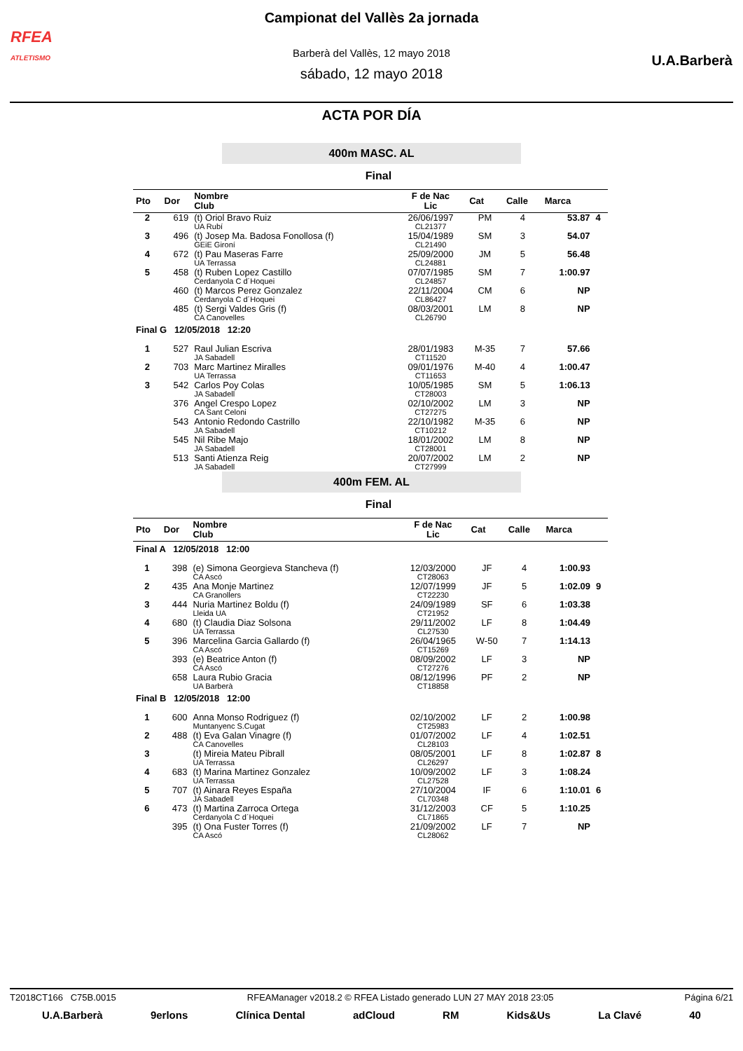RFEA
ATLETISMO
U.A.Barberà
Campionat del Vallès 2a jornada
Barberà del Vallès, 12 mayo 2018
sábado, 12 mayo 2018
ACTA POR DÍA
400m MASC. AL
Final
| Pto | Dor | Nombre Club | F de Nac Lic | Cat | Calle | Marca | |
| --- | --- | --- | --- | --- | --- | --- | --- |
| 2 | 619 | (t) Oriol Bravo Ruiz UA Rubí | 26/06/1997 CL21377 | PM | 4 | 53.87 | 4 |
| 3 | 496 | (t) Josep Ma. Badosa Fonollosa (f) GEiE Gironí | 15/04/1989 CL21490 | SM | 3 | 54.07 | |
| 4 | 672 | (t) Pau Maseras Farre UA Terrassa | 25/09/2000 CL24881 | JM | 5 | 56.48 | |
| 5 | 458 | (t) Ruben Lopez Castillo Cerdanyola C d´Hoquei | 07/07/1985 CL24857 | SM | 7 | 1:00.97 | |
| | 460 | (t) Marcos Perez Gonzalez Cerdanyola C d´Hoquei | 22/11/2004 CL86427 | CM | 6 | NP | |
| | 485 | (t) Sergi Valdes Gris (f) CA Canovelles | 08/03/2001 CL26790 | LM | 8 | NP | |
| Final G 12/05/2018 12:20 | | | | | | | |
| 1 | 527 | Raul Julian Escriva JA Sabadell | 28/01/1983 CT11520 | M-35 | 7 | 57.66 | |
| 2 | 703 | Marc Martinez Miralles UA Terrassa | 09/01/1976 CT11653 | M-40 | 4 | 1:00.47 | |
| 3 | 542 | Carlos Poy Colas JA Sabadell | 10/05/1985 CT28003 | SM | 5 | 1:06.13 | |
| | 376 | Angel Crespo Lopez CA Sant Celoni | 02/10/2002 CT27275 | LM | 3 | NP | |
| | 543 | Antonio Redondo Castrillo JA Sabadell | 22/10/1982 CT10212 | M-35 | 6 | NP | |
| | 545 | Nil Ribe Majo JA Sabadell | 18/01/2002 CT28001 | LM | 8 | NP | |
| | 513 | Santi Atienza Reig JA Sabadell | 20/07/2002 CT27999 | LM | 2 | NP | |
400m FEM. AL
Final
| Pto | Dor | Nombre Club | F de Nac Lic | Cat | Calle | Marca | |
| --- | --- | --- | --- | --- | --- | --- | --- |
| Final A 12/05/2018 12:00 | | | | | | | |
| 1 | 398 | (e) Simona Georgieva Stancheva (f) CA Ascó | 12/03/2000 CT28063 | JF | 4 | 1:00.93 | |
| 2 | 435 | Ana Monje Martinez CA Granollers | 12/07/1999 CT22230 | JF | 5 | 1:02.09 | 9 |
| 3 | 444 | Nuria Martinez Boldu (f) Lleida UA | 24/09/1989 CT21952 | SF | 6 | 1:03.38 | |
| 4 | 680 | (t) Claudia Diaz Solsona UA Terrassa | 29/11/2002 CL27530 | LF | 8 | 1:04.49 | |
| 5 | 396 | Marcelina Garcia Gallardo (f) CA Ascó | 26/04/1965 CT15269 | W-50 | 7 | 1:14.13 | |
| | 393 | (e) Beatrice Anton (f) CA Ascó | 08/09/2002 CT27276 | LF | 3 | NP | |
| | 658 | Laura Rubio Gracia UA Barberà | 08/12/1996 CT18858 | PF | 2 | NP | |
| Final B 12/05/2018 12:00 | | | | | | | |
| 1 | 600 | Anna Monso Rodriguez (f) Muntanyenc S.Cugat | 02/10/2002 CT25983 | LF | 2 | 1:00.98 | |
| 2 | 488 | (t) Eva Galan Vinagre (f) CA Canovelles | 01/07/2002 CL28103 | LF | 4 | 1:02.51 | |
| 3 | | (t) Mireia Mateu Pibrall UA Terrassa | 08/05/2001 CL26297 | LF | 8 | 1:02.87 | 8 |
| 4 | 683 | (t) Marina Martinez Gonzalez UA Terrassa | 10/09/2002 CL27528 | LF | 3 | 1:08.24 | |
| 5 | 707 | (t) Ainara Reyes España JA Sabadell | 27/10/2004 CL70348 | IF | 6 | 1:10.01 | 6 |
| 6 | 473 | (t) Martina Zarroca Ortega Cerdanyola C d´Hoquei | 31/12/2003 CL71865 | CF | 5 | 1:10.25 | |
| | 395 | (t) Ona Fuster Torres (f) CA Ascó | 21/09/2002 CL28062 | LF | 7 | NP | |
T2018CT166 C75B.0015 RFEAManager v2018.2 © RFEA Listado generado LUN 27 MAY 2018 23:05 Página 6/21
U.A.Barberà 9erlons Clínica Dental adCloud RM Kids&Us La Clavé 40